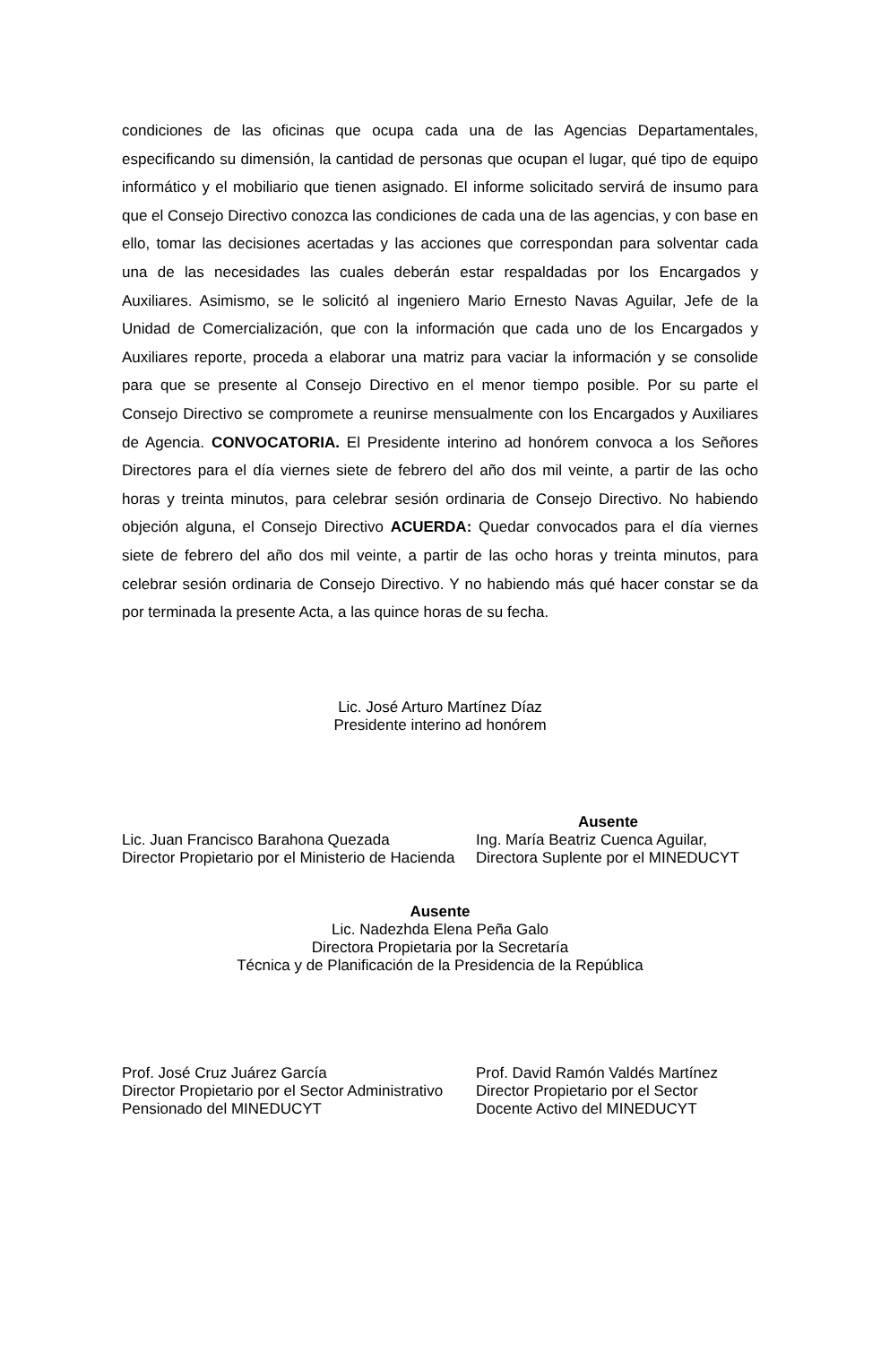condiciones de las oficinas que ocupa cada una de las Agencias Departamentales, especificando su dimensión, la cantidad de personas que ocupan el lugar, qué tipo de equipo informático y el mobiliario que tienen asignado. El informe solicitado servirá de insumo para que el Consejo Directivo conozca las condiciones de cada una de las agencias, y con base en ello, tomar las decisiones acertadas y las acciones que correspondan para solventar cada una de las necesidades las cuales deberán estar respaldadas por los Encargados y Auxiliares. Asimismo, se le solicitó al ingeniero Mario Ernesto Navas Aguilar, Jefe de la Unidad de Comercialización, que con la información que cada uno de los Encargados y Auxiliares reporte, proceda a elaborar una matriz para vaciar la información y se consolide para que se presente al Consejo Directivo en el menor tiempo posible. Por su parte el Consejo Directivo se compromete a reunirse mensualmente con los Encargados y Auxiliares de Agencia. CONVOCATORIA. El Presidente interino ad honórem convoca a los Señores Directores para el día viernes siete de febrero del año dos mil veinte, a partir de las ocho horas y treinta minutos, para celebrar sesión ordinaria de Consejo Directivo. No habiendo objeción alguna, el Consejo Directivo ACUERDA: Quedar convocados para el día viernes siete de febrero del año dos mil veinte, a partir de las ocho horas y treinta minutos, para celebrar sesión ordinaria de Consejo Directivo. Y no habiendo más qué hacer constar se da por terminada la presente Acta, a las quince horas de su fecha.
Lic. José Arturo Martínez Díaz
Presidente interino ad honórem
Lic. Juan Francisco Barahona Quezada
Director Propietario por el Ministerio de Hacienda
Ausente
Ing. María Beatriz Cuenca Aguilar,
Directora Suplente por el MINEDUCYT
Ausente
Lic. Nadezhda Elena Peña Galo
Directora Propietaria por la Secretaría
Técnica y de Planificación de la Presidencia de la República
Prof. José Cruz Juárez García
Director Propietario por el Sector Administrativo Pensionado del MINEDUCYT
Prof. David Ramón Valdés Martínez
Director Propietario por el Sector
Docente Activo del MINEDUCYT